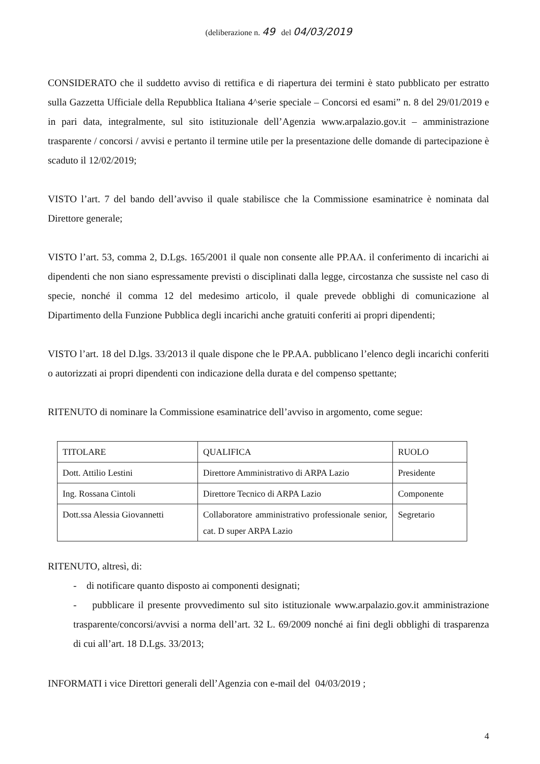(deliberazione n. 49 del 04/03/2019
CONSIDERATO che il suddetto avviso di rettifica e di riapertura dei termini è stato pubblicato per estratto sulla Gazzetta Ufficiale della Repubblica Italiana 4^serie speciale – Concorsi ed esami” n. 8 del 29/01/2019 e in pari data, integralmente, sul sito istituzionale dell’Agenzia www.arpalazio.gov.it – amministrazione trasparente / concorsi / avvisi e pertanto il termine utile per la presentazione delle domande di partecipazione è scaduto il 12/02/2019;
VISTO l’art. 7 del bando dell’avviso il quale stabilisce che la Commissione esaminatrice è nominata dal Direttore generale;
VISTO l’art. 53, comma 2, D.Lgs. 165/2001 il quale non consente alle PP.AA. il conferimento di incarichi ai dipendenti che non siano espressamente previsti o disciplinati dalla legge, circostanza che sussiste nel caso di specie, nonché il comma 12 del medesimo articolo, il quale prevede obblighi di comunicazione al Dipartimento della Funzione Pubblica degli incarichi anche gratuiti conferiti ai propri dipendenti;
VISTO l’art. 18 del D.lgs. 33/2013 il quale dispone che le PP.AA. pubblicano l’elenco degli incarichi conferiti o autorizzati ai propri dipendenti con indicazione della durata e del compenso spettante;
RITENUTO di nominare la Commissione esaminatrice dell’avviso in argomento, come segue:
| TITOLARE | QUALIFICA | RUOLO |
| Dott. Attilio Lestini | Direttore Amministrativo di ARPA Lazio | Presidente |
| Ing. Rossana Cintoli | Direttore Tecnico di ARPA Lazio | Componente |
| Dott.ssa Alessia Giovannetti | Collaboratore amministrativo professionale senior, cat. D super ARPA Lazio | Segretario |
RITENUTO, altresì, di:
- di notificare quanto disposto ai componenti designati;
- pubblicare il presente provvedimento sul sito istituzionale www.arpalazio.gov.it amministrazione trasparente/concorsi/avvisi a norma dell’art. 32 L. 69/2009 nonché ai fini degli obblighi di trasparenza di cui all’art. 18 D.Lgs. 33/2013;
INFORMATI i vice Direttori generali dell’Agenzia con e-mail del 04/03/2019 ;
4